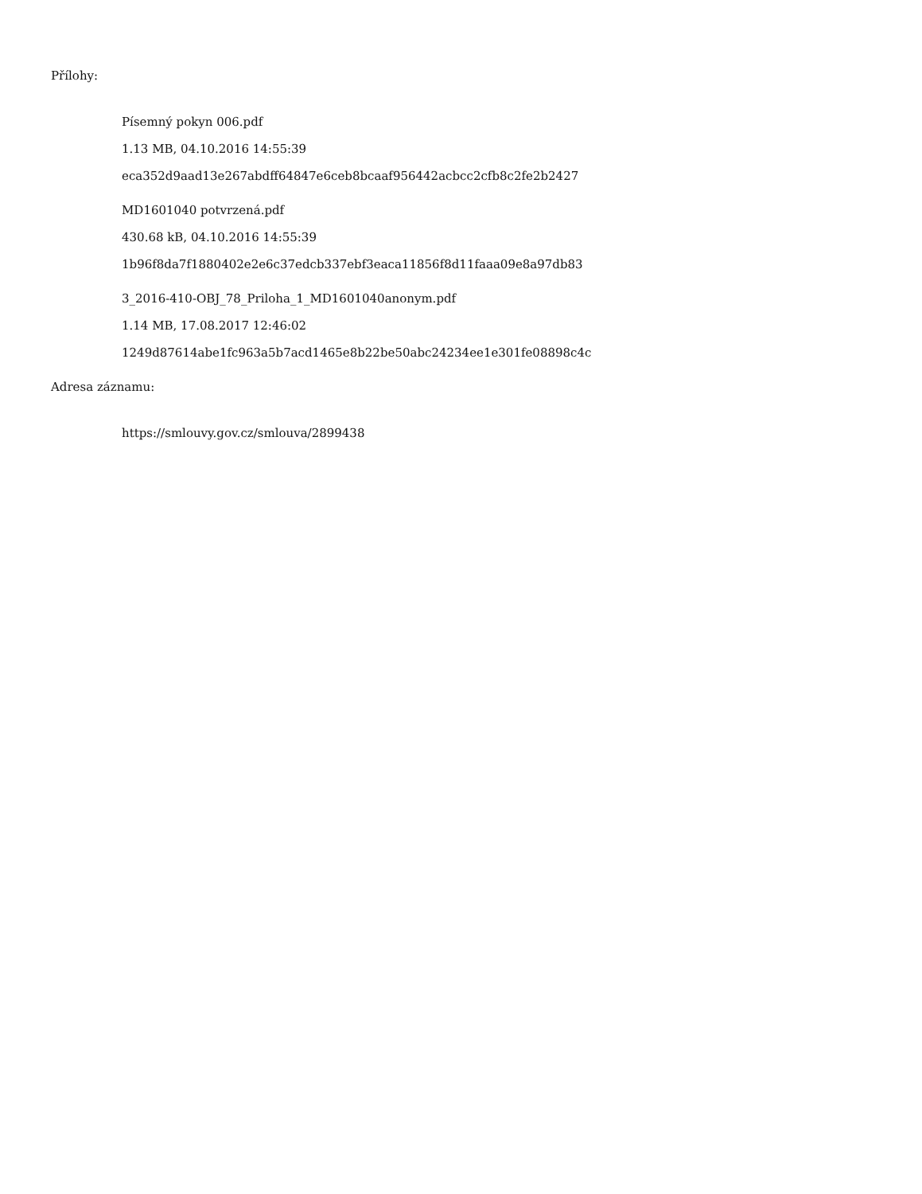Přílohy:
Písemný pokyn 006.pdf
1.13 MB, 04.10.2016 14:55:39
eca352d9aad13e267abdff64847e6ceb8bcaaf956442acbcc2cfb8c2fe2b2427
MD1601040 potvrzená.pdf
430.68 kB, 04.10.2016 14:55:39
1b96f8da7f1880402e2e6c37edcb337ebf3eaca11856f8d11faaa09e8a97db83
3_2016-410-OBJ_78_Priloha_1_MD1601040anonym.pdf
1.14 MB, 17.08.2017 12:46:02
1249d87614abe1fc963a5b7acd1465e8b22be50abc24234ee1e301fe08898c4c
Adresa záznamu:
https://smlouvy.gov.cz/smlouva/2899438